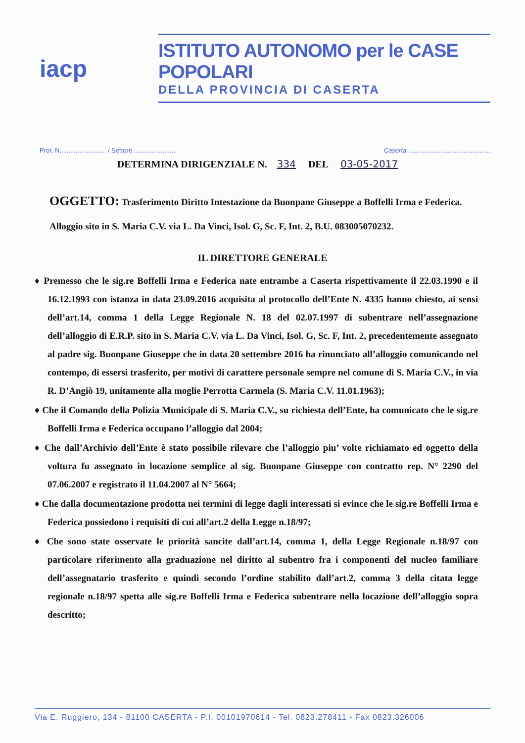iacp
ISTITUTO AUTONOMO per le CASE POPOLARI
DELLA PROVINCIA DI CASERTA
Prot. N.......................... / Settore......................... Caserta ..............................................
DETERMINA DIRIGENZIALE N. 334 DEL 03-05-2017
OGGETTO: Trasferimento Diritto Intestazione da Buonpane Giuseppe a Boffelli Irma e Federica. Alloggio sito in S. Maria C.V. via L. Da Vinci, Isol. G, Sc. F, Int. 2, B.U. 083005070232.
IL DIRETTORE GENERALE
♦ Premesso che le sig.re Boffelli Irma e Federica nate entrambe a Caserta rispettivamente il 22.03.1990 e il 16.12.1993 con istanza in data 23.09.2016 acquisita al protocollo dell’Ente N. 4335 hanno chiesto, ai sensi dell’art.14, comma 1 della Legge Regionale N. 18 del 02.07.1997 di subentrare nell’assegnazione dell’alloggio di E.R.P. sito in S. Maria C.V. via L. Da Vinci, Isol. G, Sc. F, Int. 2, precedentemente assegnato al padre sig. Buonpane Giuseppe che in data 20 settembre 2016 ha rinunciato all’alloggio comunicando nel contempo, di essersi trasferito, per motivi di carattere personale sempre nel comune di S. Maria C.V., in via R. D’Angiò 19, unitamente alla moglie Perrotta Carmela (S. Maria C.V. 11.01.1963);
♦ Che il Comando della Polizia Municipale di S. Maria C.V., su richiesta dell’Ente, ha comunicato che le sig.re Boffelli Irma e Federica occupano l’alloggio dal 2004;
♦ Che dall’Archivio dell’Ente è stato possibile rilevare che l’alloggio piu’ volte richiamato ed oggetto della voltura fu assegnato in locazione semplice al sig. Buonpane Giuseppe con contratto rep. N° 2290 del 07.06.2007 e registrato il 11.04.2007 al N° 5664;
♦ Che dalla documentazione prodotta nei termini di legge dagli interessati si evince che le sig.re Boffelli Irma e Federica possiedono i requisiti di cui all’art.2 della Legge n.18/97;
♦ Che sono state osservate le priorità sancite dall’art.14, comma 1, della Legge Regionale n.18/97 con particolare riferimento alla graduazione nel diritto al subentro fra i componenti del nucleo familiare dell’assegnatario trasferito e quindi secondo l’ordine stabilito dall’art.2, comma 3 della citata legge regionale n.18/97 spetta alle sig.re Boffelli Irma e Federica subentrare nella locazione dell’alloggio sopra descritto;
Via E. Ruggiero, 134 - 81100 CASERTA - P.I. 00101970614 - Tel. 0823.278411 - Fax 0823.326006